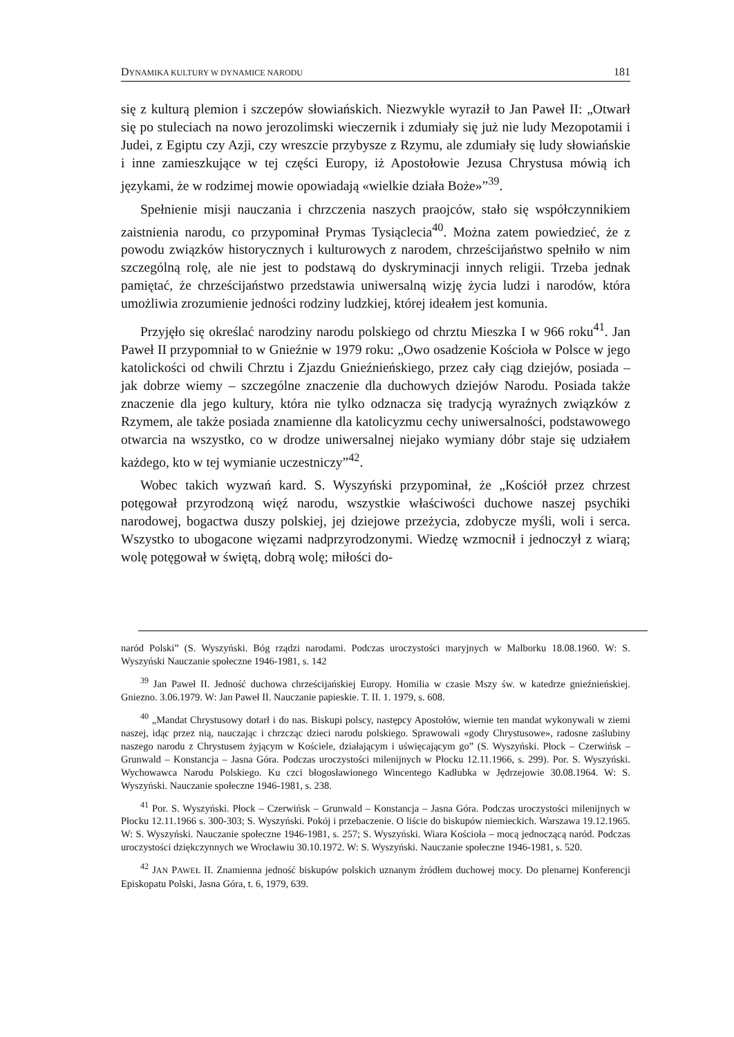DYNAMIKA KULTURY W DYNAMICE NARODU 181
się z kulturą plemion i szczepów słowiańskich. Niezwykle wyraził to Jan Paweł II: „Otwarł się po stuleciach na nowo jerozolimski wieczernik i zdumiały się już nie ludy Mezopotamii i Judei, z Egiptu czy Azji, czy wreszcie przybysze z Rzymu, ale zdumiały się ludy słowiańskie i inne zamieszkujące w tej części Europy, iż Apostołowie Jezusa Chrystusa mówią ich językami, że w rodzimej mowie opowiadają «wielkie działa Boże»”<sup>39</sup>.
Spełnienie misji nauczania i chrzczenia naszych praojców, stało się współczynnikiem zaistnienia narodu, co przypominał Prymas Tysiąclecia<sup>40</sup>. Można zatem powiedzieć, że z powodu związków historycznych i kulturowych z narodem, chrześcijaństwo spełniło w nim szczególną rolę, ale nie jest to podstawą do dyskryminacji innych religii. Trzeba jednak pamiętać, że chrześcijaństwo przedstawia uniwersalną wizję życia ludzi i narodów, która umożliwia zrozumienie jedności rodziny ludzkiej, której ideałem jest komunia.
Przyjęło się określać narodziny narodu polskiego od chrztu Mieszka I w 966 roku<sup>41</sup>. Jan Paweł II przypomniał to w Gnieźnie w 1979 roku: „Owo osadzenie Kościoła w Polsce w jego katolickości od chwili Chrztu i Zjazdu Gnieźnieńskiego, przez cały ciąg dziejów, posiada – jak dobrze wiemy – szczególne znaczenie dla duchowych dziejów Narodu. Posiada także znaczenie dla jego kultury, która nie tylko odznacza się tradycją wyraźnych związków z Rzymem, ale także posiada znamienne dla katolicyzmu cechy uniwersalności, podstawowego otwarcia na wszystko, co w drodze uniwersalnej niejako wymiany dóbr staje się udziałem każdego, kto w tej wymianie uczestniczy”<sup>42</sup>.
Wobec takich wyzwań kard. S. Wyszyński przypominał, że „Kościół przez chrzest potęgował przyrodzoną więź narodu, wszystkie właściwości duchowe naszej psychiki narodowej, bogactwa duszy polskiej, jej dziejowe przeżycia, zdobycze myśli, woli i serca. Wszystko to ubogacone więzami nadprzyrodzonymi. Wiedzę wzmocnił i jednoczył z wiarą; wolę potęgował w świętą, dobrą wolę; miłości do-
naród Polski” (S. Wyszyński. Bóg rządzi narodami. Podczas uroczystości maryjnych w Malborku 18.08.1960. W: S. Wyszyński Nauczanie społeczne 1946-1981, s. 142
<sup>39</sup> Jan Paweł II. Jedność duchowa chrześcijańskiej Europy. Homilia w czasie Mszy św. w katedrze gnieźnieńskiej. Gniezno. 3.06.1979. W: Jan Paweł II. Nauczanie papieskie. T. II. 1. 1979, s. 608.
<sup>40</sup> „Mandat Chrystusowy dotarł i do nas. Biskupi polscy, następcy Apostołów, wiernie ten mandat wykonywali w ziemi naszej, idąc przez nią, nauczając i chrzcząc dzieci narodu polskiego. Sprawowali «gody Chrystusowe», radosne zaślubiny naszego narodu z Chrystusem żyjącym w Kościele, działającym i uświęcającym go” (S. Wyszyński. Płock – Czerwińsk – Grunwald – Konstancja – Jasna Góra. Podczas uroczystości milenijnych w Płocku 12.11.1966, s. 299). Por. S. Wyszyński. Wychowawca Narodu Polskiego. Ku czci błogosławionego Wincentego Kadłubka w Jędrzejowie 30.08.1964. W: S. Wyszyński. Nauczanie społeczne 1946-1981, s. 238.
<sup>41</sup> Por. S. Wyszyński. Płock – Czerwińsk – Grunwald – Konstancja – Jasna Góra. Podczas uroczystości milenijnych w Płocku 12.11.1966 s. 300-303; S. Wyszyński. Pokój i przebaczenie. O liście do biskupów niemieckich. Warszawa 19.12.1965. W: S. Wyszyński. Nauczanie społeczne 1946-1981, s. 257; S. Wyszyński. Wiara Kościoła – mocą jednoczącą naród. Podczas uroczystości dziękczynnych we Wrocławiu 30.10.1972. W: S. Wyszyński. Nauczanie społeczne 1946-1981, s. 520.
<sup>42</sup> JAN PAWEŁ II. Znamienna jedność biskupów polskich uznanym źródłem duchowej mocy. Do plenarnej Konferencji Episkopatu Polski, Jasna Góra, t. 6, 1979, 639.